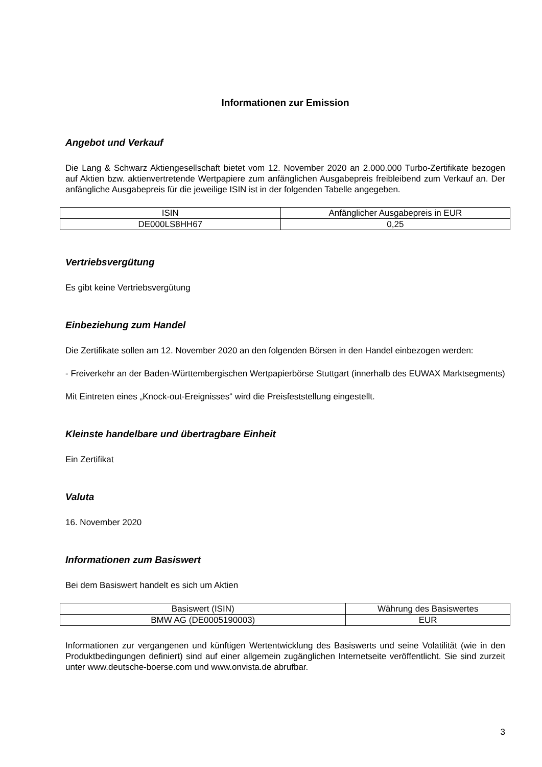Informationen zur Emission
Angebot und Verkauf
Die Lang & Schwarz Aktiengesellschaft bietet vom 12. November 2020 an 2.000.000 Turbo-Zertifikate bezogen auf Aktien bzw. aktienvertretende Wertpapiere zum anfänglichen Ausgabepreis freibleibend zum Verkauf an. Der anfängliche Ausgabepreis für die jeweilige ISIN ist in der folgenden Tabelle angegeben.
| ISIN | Anfänglicher Ausgabepreis in EUR |
| --- | --- |
| DE000LS8HH67 | 0,25 |
Vertriebsvergütung
Es gibt keine Vertriebsvergütung
Einbeziehung zum Handel
Die Zertifikate sollen am 12. November 2020 an den folgenden Börsen in den Handel einbezogen werden:
- Freiverkehr an der Baden-Württembergischen Wertpapierbörse Stuttgart (innerhalb des EUWAX Marktsegments)
Mit Eintreten eines „Knock-out-Ereignisses“ wird die Preisfeststellung eingestellt.
Kleinste handelbare und übertragbare Einheit
Ein Zertifikat
Valuta
16. November 2020
Informationen zum Basiswert
Bei dem Basiswert handelt es sich um Aktien
| Basiswert (ISIN) | Währung des Basiswertes |
| --- | --- |
| BMW AG (DE0005190003) | EUR |
Informationen zur vergangenen und künftigen Wertentwicklung des Basiswerts und seine Volatilität (wie in den Produktbedingungen definiert) sind auf einer allgemein zugänglichen Internetseite veröffentlicht. Sie sind zurzeit unter www.deutsche-boerse.com und www.onvista.de abrufbar.
3